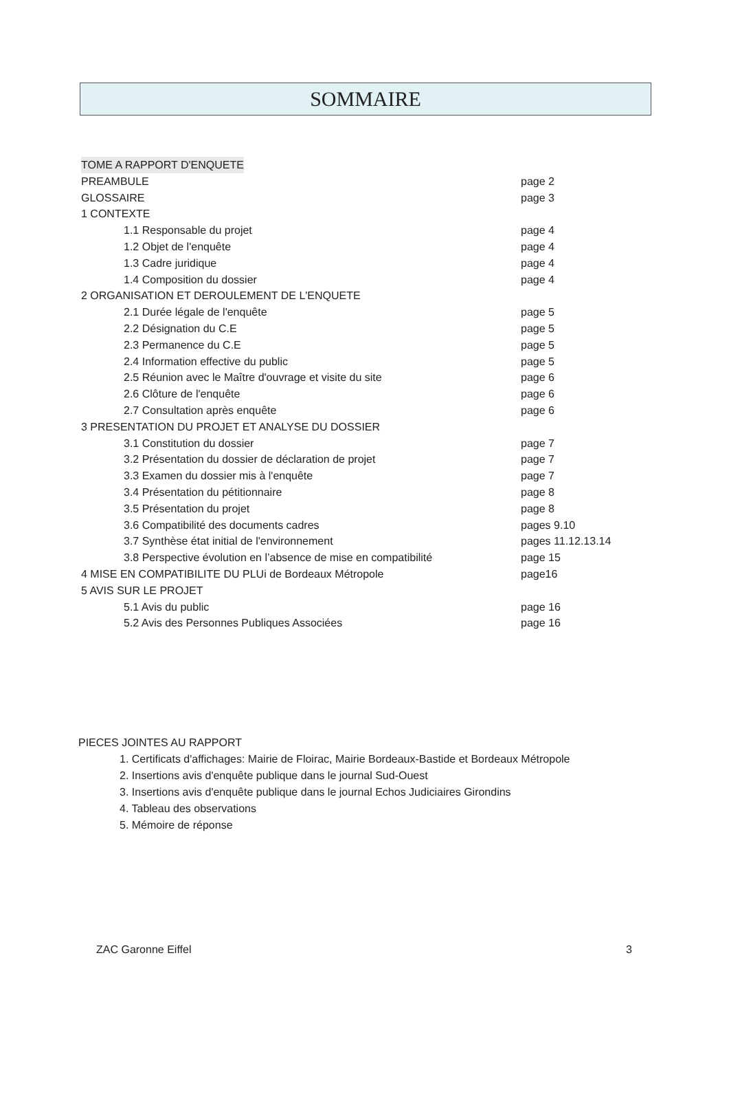SOMMAIRE
TOME A RAPPORT D'ENQUETE
PREAMBULE page 2
GLOSSAIRE page 3
1 CONTEXTE
1.1 Responsable du projet page 4
1.2 Objet de l'enquête page 4
1.3 Cadre juridique page 4
1.4 Composition du dossier page 4
2 ORGANISATION ET DEROULEMENT DE L'ENQUETE
2.1 Durée légale de l'enquête page 5
2.2 Désignation du C.E page 5
2.3 Permanence du C.E page 5
2.4 Information effective du public page 5
2.5 Réunion avec le Maître d'ouvrage et visite du site page 6
2.6 Clôture de l'enquête page 6
2.7 Consultation après enquête page 6
3 PRESENTATION DU PROJET ET ANALYSE DU DOSSIER
3.1 Constitution du dossier page 7
3.2 Présentation du dossier de déclaration de projet page 7
3.3 Examen du dossier mis à l'enquête page 7
3.4 Présentation du pétitionnaire page 8
3.5 Présentation du projet page 8
3.6 Compatibilité des documents cadres pages 9.10
3.7 Synthèse état initial de l'environnement pages 11.12.13.14
3.8 Perspective évolution en l’absence de mise en compatibilité page 15
4 MISE EN COMPATIBILITE DU PLUi de Bordeaux Métropole page16
5 AVIS SUR LE PROJET
5.1 Avis du public page 16
5.2 Avis des Personnes Publiques Associées page 16
PIECES JOINTES AU RAPPORT
1. Certificats d'affichages: Mairie de Floirac, Mairie Bordeaux-Bastide et Bordeaux Métropole
2. Insertions avis d'enquête publique dans le journal Sud-Ouest
3. Insertions avis d'enquête publique dans le journal Echos Judiciaires Girondins
4. Tableau des observations
5. Mémoire de réponse
ZAC Garonne Eiffel 3